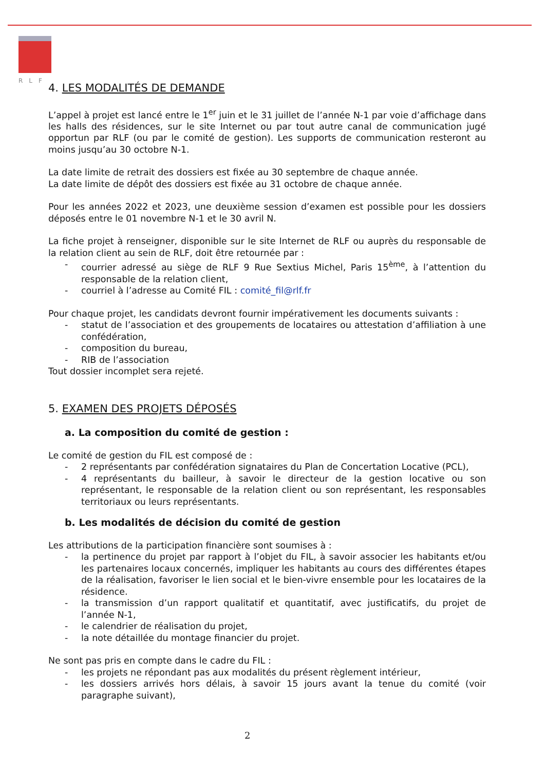RLF
4. LES MODALITÉS DE DEMANDE
L’appel à projet est lancé entre le 1<sup>er</sup> juin et le 31 juillet de l’année N-1 par voie d’affichage dans les halls des résidences, sur le site Internet ou par tout autre canal de communication jugé opportun par RLF (ou par le comité de gestion). Les supports de communication resteront au moins jusqu’au 30 octobre N-1.
La date limite de retrait des dossiers est fixée au 30 septembre de chaque année.
La date limite de dépôt des dossiers est fixée au 31 octobre de chaque année.
Pour les années 2022 et 2023, une deuxième session d’examen est possible pour les dossiers déposés entre le 01 novembre N-1 et le 30 avril N.
La fiche projet à renseigner, disponible sur le site Internet de RLF ou auprès du responsable de la relation client au sein de RLF, doit être retournée par :
- courrier adressé au siège de RLF 9 Rue Sextius Michel, Paris 15<sup>ème</sup>, à l’attention du responsable de la relation client,
- courriel à l’adresse au Comité FIL : comité_fil@rlf.fr
Pour chaque projet, les candidats devront fournir impérativement les documents suivants :
- statut de l’association et des groupements de locataires ou attestation d’affiliation à une confédération,
- composition du bureau,
- RIB de l’association
Tout dossier incomplet sera rejeté.
5. EXAMEN DES PROJETS DÉPOSÉS
a. La composition du comité de gestion :
Le comité de gestion du FIL est composé de :
- 2 représentants par confédération signataires du Plan de Concertation Locative (PCL),
- 4 représentants du bailleur, à savoir le directeur de la gestion locative ou son représentant, le responsable de la relation client ou son représentant, les responsables territoriaux ou leurs représentants.
b. Les modalités de décision du comité de gestion
Les attributions de la participation financière sont soumises à :
- la pertinence du projet par rapport à l’objet du FIL, à savoir associer les habitants et/ou les partenaires locaux concernés, impliquer les habitants au cours des différentes étapes de la réalisation, favoriser le lien social et le bien-vivre ensemble pour les locataires de la résidence.
- la transmission d’un rapport qualitatif et quantitatif, avec justificatifs, du projet de l’année N-1,
- le calendrier de réalisation du projet,
- la note détaillée du montage financier du projet.
Ne sont pas pris en compte dans le cadre du FIL :
- les projets ne répondant pas aux modalités du présent règlement intérieur,
- les dossiers arrivés hors délais, à savoir 15 jours avant la tenue du comité (voir paragraphe suivant),
2